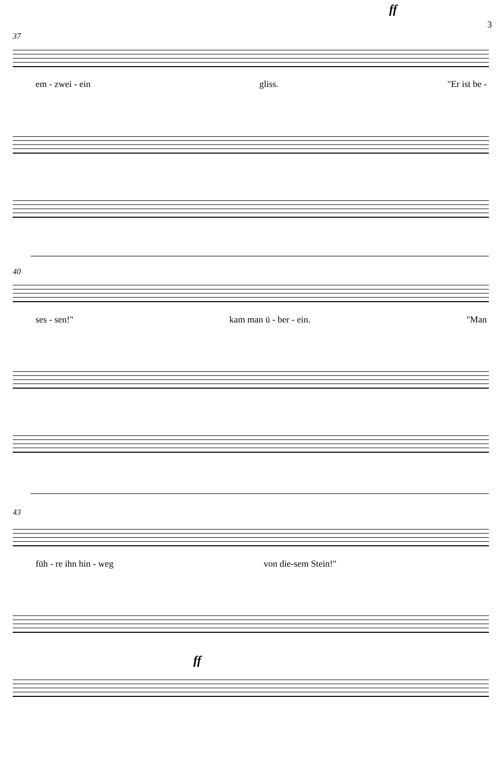3
ff
37
em - zwei - ein gliss. "Er ist be -
40
ses - sen!" kam man ü - ber - ein. "Man
43
füh - re ihn hin - weg von die-sem Stein!"
ff